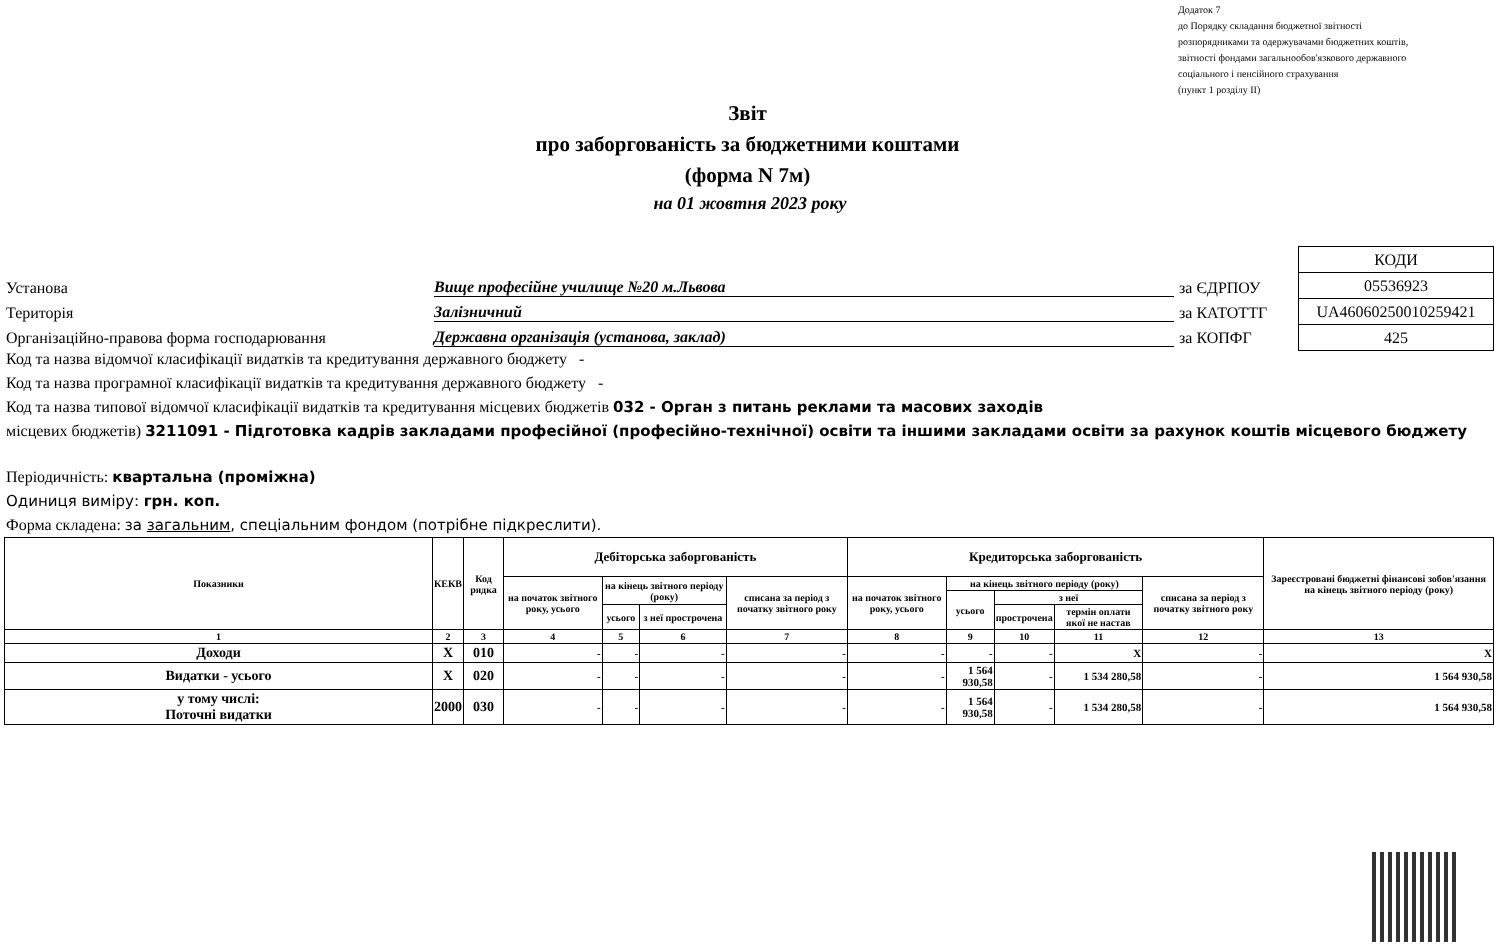Додаток 7
до Порядку складання бюджетної звітності
розпорядниками та одержувачами бюджетних коштів,
звітності фондами загальнообов'язкового державного
соціального і пенсійного страхування
(пункт 1 розділу ІІ)
Звіт
про заборгованість за бюджетними коштами
(форма N 7м)
на 01 жовтня 2023 року
| КОДИ |
| 05536923 |
| UA46060250010259421 |
| 425 |
Установа Вище професійне училище №20 м.Львова за ЄДРПОУ
Територія Залізничний за КАТОТТГ
Організаційно-правова форма господарювання Державна організація (установа, заклад) за КОПФГ
Код та назва відомчої класифікації видатків та кредитування державного бюджету -
Код та назва програмної класифікації видатків та кредитування державного бюджету -
Код та назва типової відомчої класифікації видатків та кредитування місцевих бюджетів 032 - Орган з питань реклами та масових заходів
місцевих бюджетів) 3211091 - Підготовка кадрів закладами професійної (професійно-технічної) освіти та іншими закладами освіти за рахунок коштів місцевого бюджету
Періодичність: квартальна (проміжна)
Одиниця виміру: грн. коп.
Форма складена: за загальним, спеціальним фондом (потрібне підкреслити).
| Показники | КЕКВ | Код рядка | Дебіторська заборгованість | | | | Кредиторська заборгованість | | | | | Зареєстровані бюджетні фінансові зобов'язання на кінець звітного періоду (року) |
| --- | --- | --- | --- | --- | --- | --- | --- | --- | --- | --- | --- | --- |
| | | | на початок звітного року, усього | на кінець звітного періоду (року) | | списана за період з початку звітного року | на початок звітного року, усього | на кінець звітного періоду (року) | | | списана за період з початку звітного року | |
| | | | | | | | | усього | з неї | | | |
| | | | | усього | з неї прострочена | | | | прострочена | термін оплати якої не настав | | |
| 1 | 2 | 3 | 4 | 5 | 6 | 7 | 8 | 9 | 10 | 11 | 12 | 13 |
| Доходи | Х | 010 | - | - | - | - | - | - | - | Х | - | Х |
| Видатки - усього | Х | 020 | - | - | - | - | - | 1 564 930,58 | - | 1 534 280,58 | - | 1 564 930,58 |
| у тому числі: Поточні видатки | 2000 | 030 | - | - | - | - | - | 1 564 930,58 | - | 1 534 280,58 | - | 1 564 930,58 |